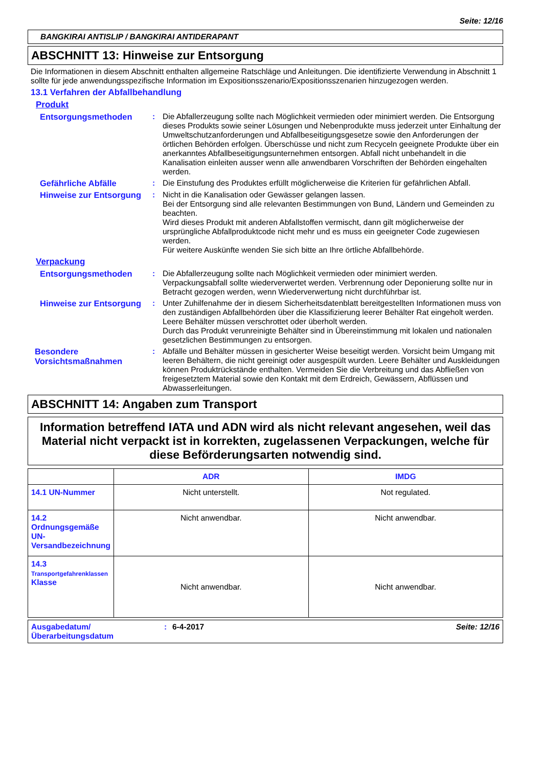Seite: 12/16
BANGKIRAI ANTISLIP / BANGKIRAI ANTIDERAPANT
ABSCHNITT 13: Hinweise zur Entsorgung
Die Informationen in diesem Abschnitt enthalten allgemeine Ratschläge und Anleitungen. Die identifizierte Verwendung in Abschnitt 1 sollte für jede anwendungsspezifische Information im Expositionsszenario/Expositionsszenarien hinzugezogen werden.
13.1 Verfahren der Abfallbehandlung
Produkt
Entsorgungsmethoden : Die Abfallerzeugung sollte nach Möglichkeit vermieden oder minimiert werden. Die Entsorgung dieses Produkts sowie seiner Lösungen und Nebenprodukte muss jederzeit unter Einhaltung der Umweltschutzanforderungen und Abfallbeseitigungsgesetze sowie den Anforderungen der örtlichen Behörden erfolgen. Überschüsse und nicht zum Recyceln geeignete Produkte über ein anerkanntes Abfallbeseitigungsunternehmen entsorgen. Abfall nicht unbehandelt in die Kanalisation einleiten ausser wenn alle anwendbaren Vorschriften der Behörden eingehalten werden.
Gefährliche Abfälle : Die Einstufung des Produktes erfüllt möglicherweise die Kriterien für gefährlichen Abfall.
Hinweise zur Entsorgung
: Nicht in die Kanalisation oder Gewässer gelangen lassen.
Bei der Entsorgung sind alle relevanten Bestimmungen von Bund, Ländern und Gemeinden zu beachten.
Wird dieses Produkt mit anderen Abfallstoffen vermischt, dann gilt möglicherweise der ursprüngliche Abfallproduktcode nicht mehr und es muss ein geeigneter Code zugewiesen werden.
Für weitere Auskünfte wenden Sie sich bitte an Ihre örtliche Abfallbehörde.
Verpackung
Entsorgungsmethoden : Die Abfallerzeugung sollte nach Möglichkeit vermieden oder minimiert werden. Verpackungsabfall sollte wiederverwertet werden. Verbrennung oder Deponierung sollte nur in Betracht gezogen werden, wenn Wiederverwertung nicht durchführbar ist.
Hinweise zur Entsorgung
: Unter Zuhilfenahme der in diesem Sicherheitsdatenblatt bereitgestellten Informationen muss von den zuständigen Abfallbehörden über die Klassifizierung leerer Behälter Rat eingeholt werden.
Leere Behälter müssen verschrottet oder überholt werden.
Durch das Produkt verunreinigte Behälter sind in Übereinstimmung mit lokalen und nationalen gesetzlichen Bestimmungen zu entsorgen.
Besondere Vorsichtsmaßnahmen
: Abfälle und Behälter müssen in gesicherter Weise beseitigt werden. Vorsicht beim Umgang mit leeren Behältern, die nicht gereinigt oder ausgespült wurden. Leere Behälter und Auskleidungen können Produktrückstände enthalten. Vermeiden Sie die Verbreitung und das Abfließen von freigesetztem Material sowie den Kontakt mit dem Erdreich, Gewässern, Abflüssen und Abwasserleitungen.
ABSCHNITT 14: Angaben zum Transport
Information betreffend IATA und ADN wird als nicht relevant angesehen, weil das Material nicht verpackt ist in korrekten, zugelassenen Verpackungen, welche für diese Beförderungsarten notwendig sind.
| | ADR | IMDG |
| --- | --- | --- |
| 14.1 UN-Nummer | Nicht unterstellt. | Not regulated. |
| 14.2 Ordnungsgemäße UN-Versandbezeichnung | Nicht anwendbar. | Nicht anwendbar. |
| 14.3 Transportgefahrenklassen Klasse | Nicht anwendbar. | Nicht anwendbar. |
Ausgabedatum/
Überarbeitungsdatum
: 6-4-2017 Seite: 12/16